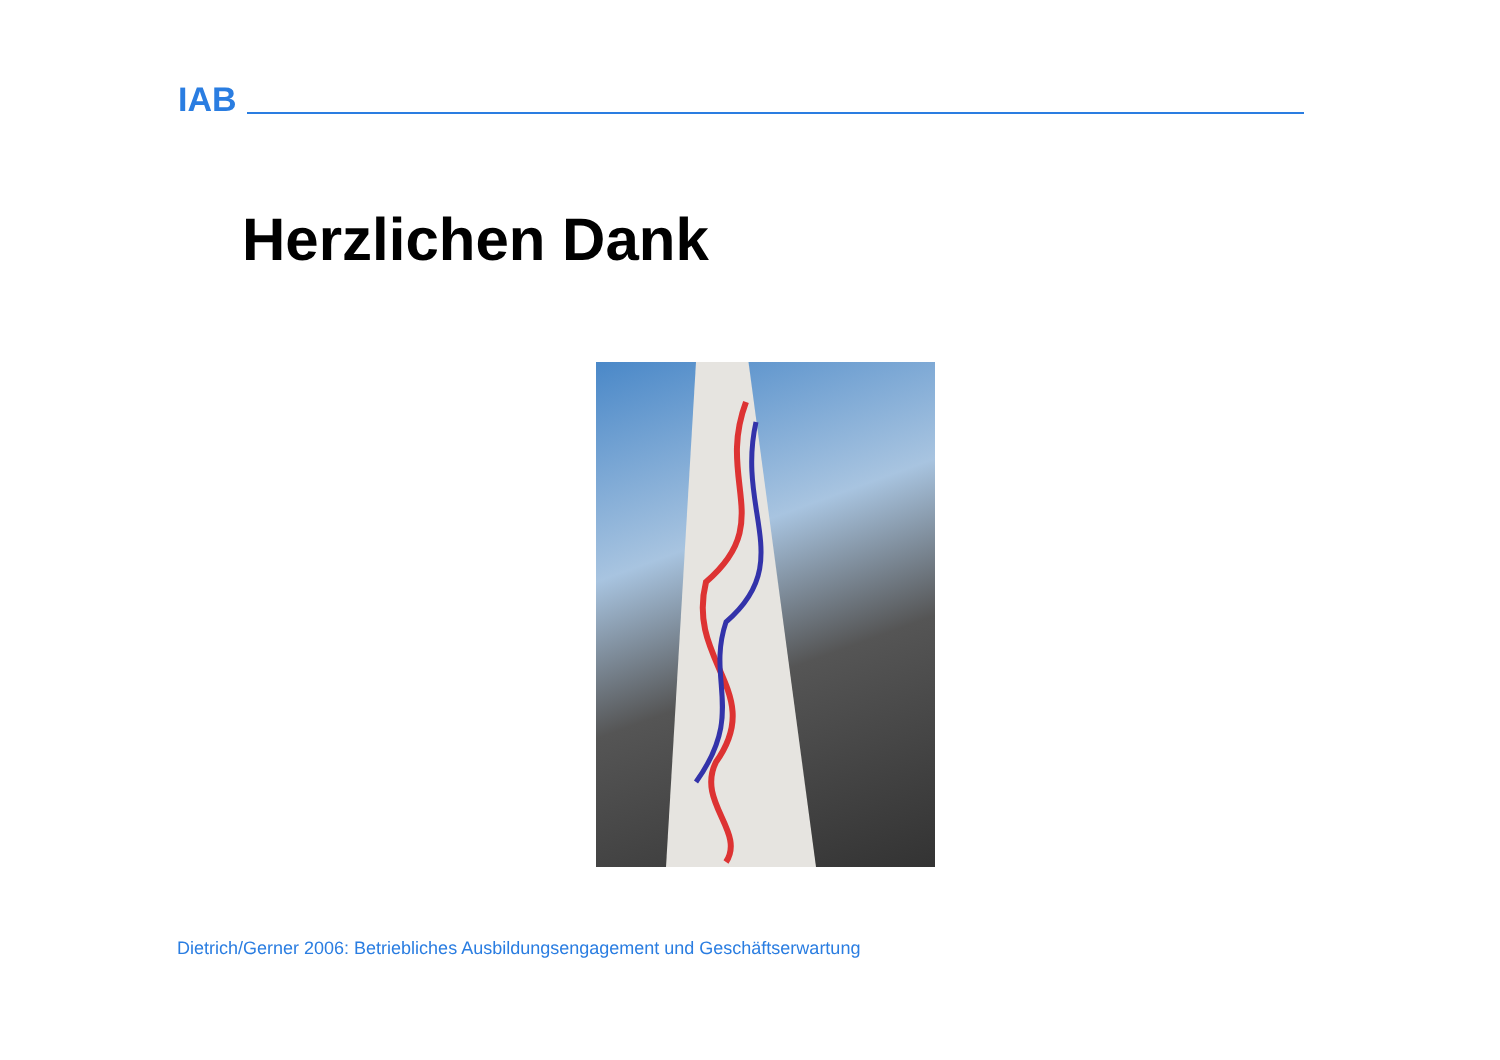IAB
Herzlichen Dank
Dietrich/Gerner 2006: Betriebliches Ausbildungsengagement und Geschäftserwartung